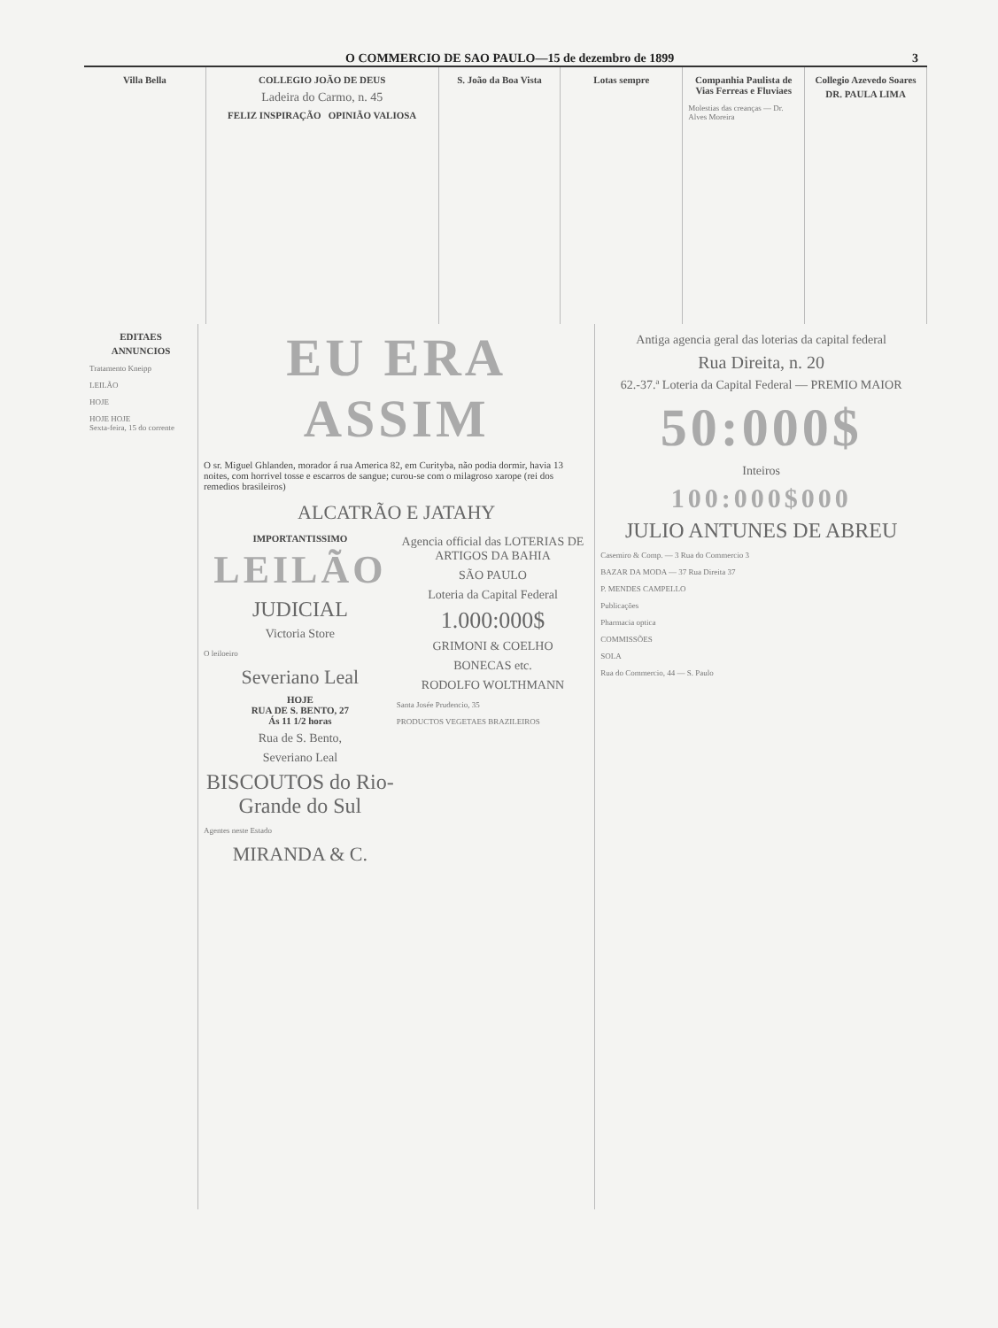O COMMERCIO DE SAO PAULO—15 de dezembro de 1899 3
Villa Bella COLLEGIO JOÃO DE DEUS
Ladeira do Carmo, n. 45
FELIZ INSPIRAÇÃO OPINIÃO VALIOSA
S. João da Boa Vista Lotas sempre Companhia Paulista de Vias Ferreas e Fluviaes
Molestias das creanças — Dr. Alves Moreira
Collegio Azevedo Soares
DR. PAULA LIMA
EDITAES
ANNUNCIOS
Tratamento Kneipp
LEILÃO
HOJE
HOJE HOJE
Sexta-feira, 15 do corrente
EU ERA ASSIM
O sr. Miguel Ghlanden, morador á rua America 82, em Curityba, não podia dormir, havia 13 noites, com horrivel tosse e escarros de sangue; curou-se com o milagroso xarope (rei dos remedios brasileiros)
ALCATRÃO E JATAHY
IMPORTANTISSIMO
LEILÃO
JUDICIAL
Victoria Store
O leiloeiro
Severiano Leal
HOJE
RUA DE S. BENTO, 27
Ás 11 1/2 horas
Rua de S. Bento,
Severiano Leal
BISCOUTOS do Rio-Grande do Sul
Agentes neste Estado
MIRANDA & C.
Agencia official das LOTERIAS DE ARTIGOS DA BAHIA
SÃO PAULO
Loteria da Capital Federal
1.000:000$
GRIMONI & COELHO
BONECAS etc.
RODOLFO WOLTHMANN
Santa Josée Prudencio, 35
PRODUCTOS VEGETAES BRAZILEIROS
Antiga agencia geral das loterias da capital federal
Rua Direita, n. 20
62.-37.ª Loteria da Capital Federal — PREMIO MAIOR
50:000$
Inteiros
100:000$000
JULIO ANTUNES DE ABREU
Casemiro & Comp. — 3 Rua do Commercio 3
BAZAR DA MODA — 37 Rua Direita 37
P. MENDES CAMPELLO
Publicações
Pharmacia optica
COMMISSÕES
SOLA
Rua do Commercio, 44 — S. Paulo